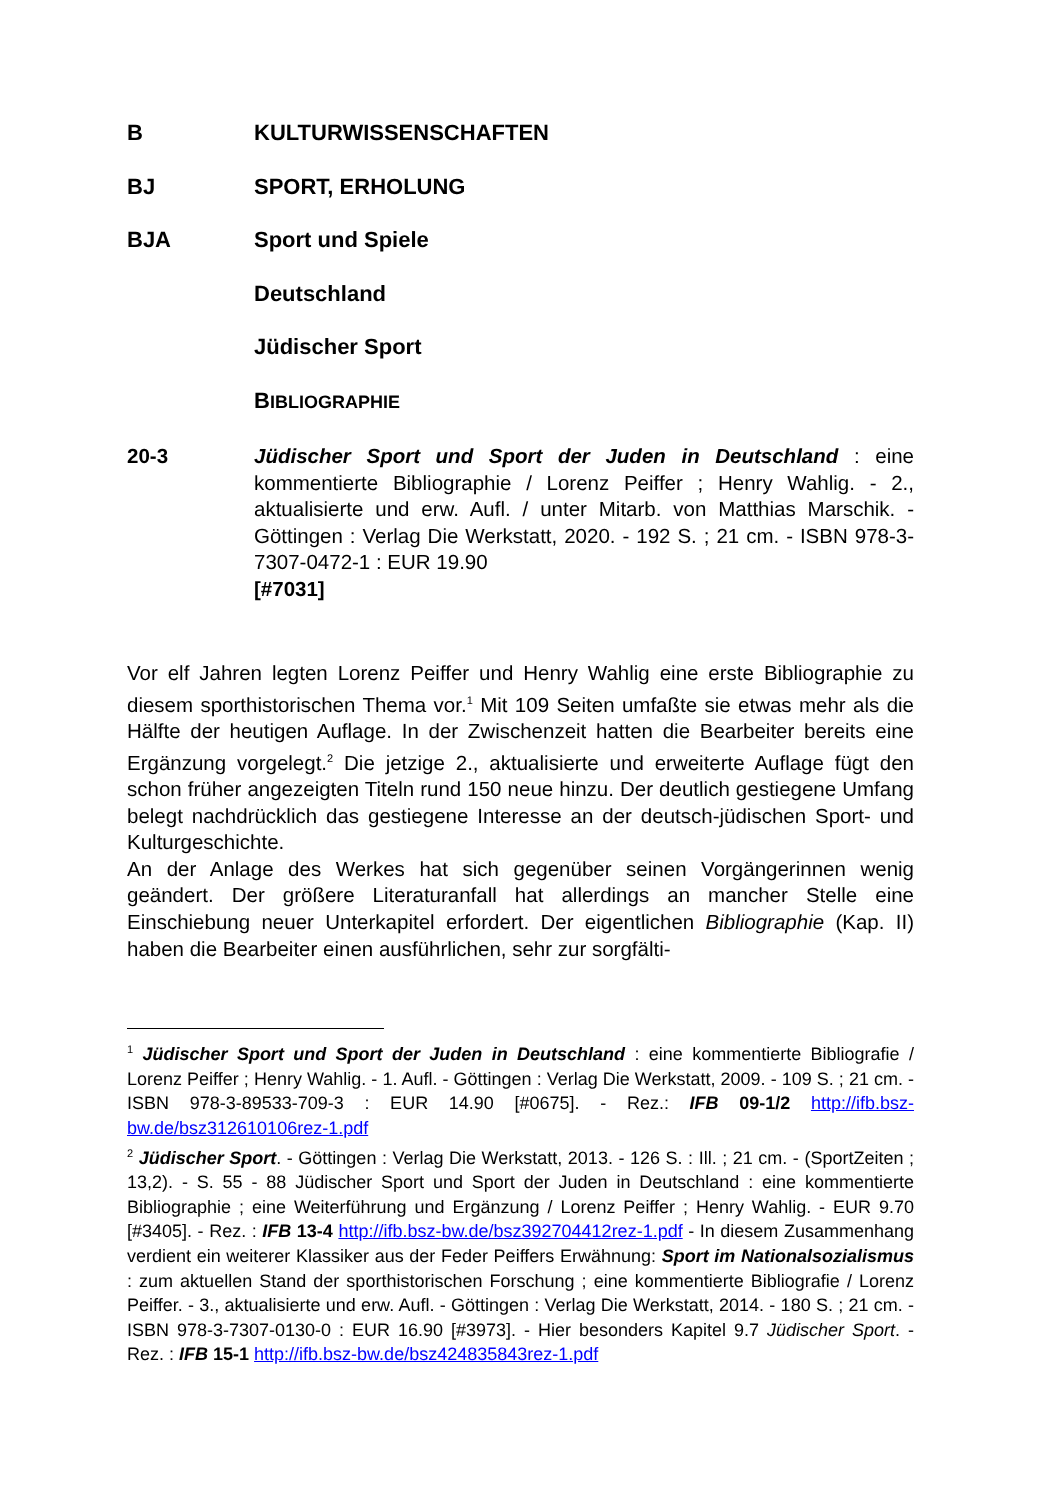B KULTURWISSENSCHAFTEN
BJ SPORT, ERHOLUNG
BJA Sport und Spiele
Deutschland
Jüdischer Sport
BIBLIOGRAPHIE
20-3 Jüdischer Sport und Sport der Juden in Deutschland : eine kommentierte Bibliographie / Lorenz Peiffer ; Henry Wahlig. - 2., aktualisierte und erw. Aufl. / unter Mitarb. von Matthias Marschik. - Göttingen : Verlag Die Werkstatt, 2020. - 192 S. ; 21 cm. - ISBN 978-3-7307-0472-1 : EUR 19.90
[#7031]
Vor elf Jahren legten Lorenz Peiffer und Henry Wahlig eine erste Bibliographie zu diesem sporthistorischen Thema vor.<sup>1</sup> Mit 109 Seiten umfaßte sie etwas mehr als die Hälfte der heutigen Auflage. In der Zwischenzeit hatten die Bearbeiter bereits eine Ergänzung vorgelegt.<sup>2</sup> Die jetzige 2., aktualisierte und erweiterte Auflage fügt den schon früher angezeigten Titeln rund 150 neue hinzu. Der deutlich gestiegene Umfang belegt nachdrücklich das gestiegene Interesse an der deutsch-jüdischen Sport- und Kulturgeschichte.
An der Anlage des Werkes hat sich gegenüber seinen Vorgängerinnen wenig geändert. Der größere Literaturanfall hat allerdings an mancher Stelle eine Einschiebung neuer Unterkapitel erfordert. Der eigentlichen Bibliographie (Kap. II) haben die Bearbeiter einen ausführlichen, sehr zur sorgfälti-
<sup>1</sup> Jüdischer Sport und Sport der Juden in Deutschland : eine kommentierte Bibliografie / Lorenz Peiffer ; Henry Wahlig. - 1. Aufl. - Göttingen : Verlag Die Werkstatt, 2009. - 109 S. ; 21 cm. - ISBN 978-3-89533-709-3 : EUR 14.90 [#0675]. - Rez.: IFB 09-1/2 http://ifb.bsz-bw.de/bsz312610106rez-1.pdf
<sup>2</sup> Jüdischer Sport. - Göttingen : Verlag Die Werkstatt, 2013. - 126 S. : Ill. ; 21 cm. - (SportZeiten ; 13,2). - S. 55 - 88 Jüdischer Sport und Sport der Juden in Deutschland : eine kommentierte Bibliographie ; eine Weiterführung und Ergänzung / Lorenz Peiffer ; Henry Wahlig. - EUR 9.70 [#3405]. - Rez. : IFB 13-4 http://ifb.bsz-bw.de/bsz392704412rez-1.pdf - In diesem Zusammenhang verdient ein weiterer Klassiker aus der Feder Peiffers Erwähnung: Sport im Nationalsozialismus : zum aktuellen Stand der sporthistorischen Forschung ; eine kommentierte Bibliografie / Lorenz Peiffer. - 3., aktualisierte und erw. Aufl. - Göttingen : Verlag Die Werkstatt, 2014. - 180 S. ; 21 cm. - ISBN 978-3-7307-0130-0 : EUR 16.90 [#3973]. - Hier besonders Kapitel 9.7 Jüdischer Sport. - Rez. : IFB 15-1 http://ifb.bsz-bw.de/bsz424835843rez-1.pdf